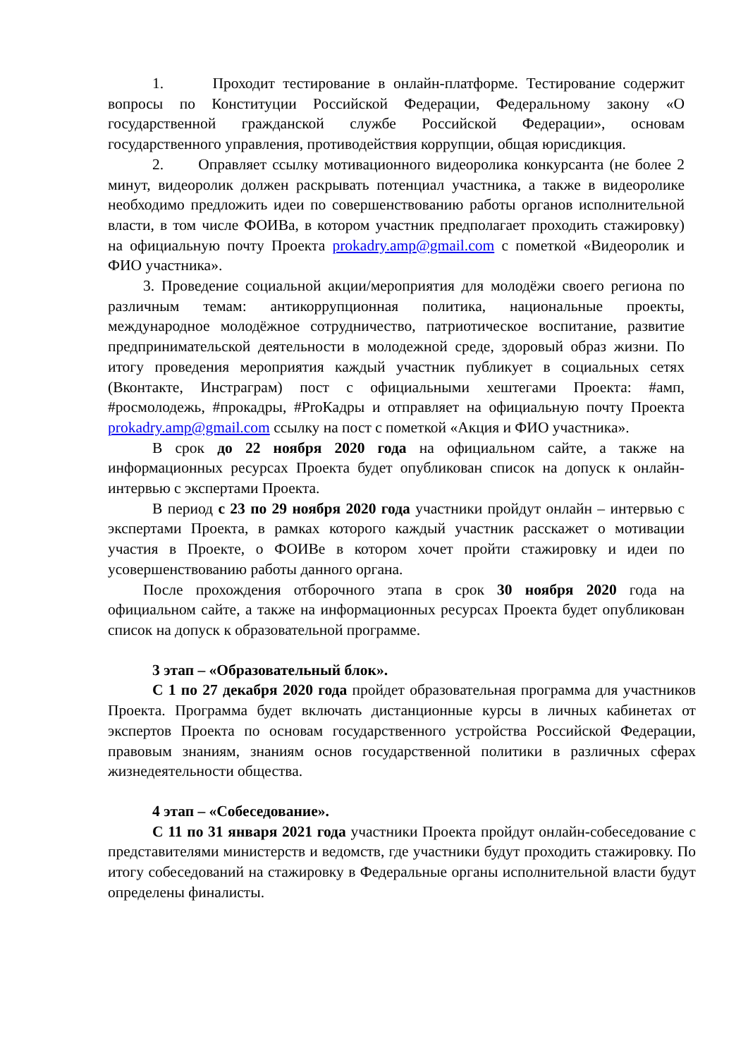1. Проходит тестирование в онлайн-платформе. Тестирование содержит вопросы по Конституции Российской Федерации, Федеральному закону «О государственной гражданской службе Российской Федерации», основам государственного управления, противодействия коррупции, общая юрисдикция.
2. Оправляет ссылку мотивационного видеоролика конкурсанта (не более 2 минут, видеоролик должен раскрывать потенциал участника, а также в видеоролике необходимо предложить идеи по совершенствованию работы органов исполнительной власти, в том числе ФОИВа, в котором участник предполагает проходить стажировку) на официальную почту Проекта prokadry.amp@gmail.com с пометкой «Видеоролик и ФИО участника».
3. Проведение социальной акции/мероприятия для молодёжи своего региона по различным темам: антикоррупционная политика, национальные проекты, международное молодёжное сотрудничество, патриотическое воспитание, развитие предпринимательской деятельности в молодежной среде, здоровый образ жизни. По итогу проведения мероприятия каждый участник публикует в социальных сетях (Вконтакте, Инстраграм) пост с официальными хештегами Проекта: #амп, #росмолодежь, #прокадры, #ProКадры и отправляет на официальную почту Проекта prokadry.amp@gmail.com ссылку на пост с пометкой «Акция и ФИО участника».
В срок до 22 ноября 2020 года на официальном сайте, а также на информационных ресурсах Проекта будет опубликован список на допуск к онлайн-интервью с экспертами Проекта.
В период с 23 по 29 ноября 2020 года участники пройдут онлайн – интервью с экспертами Проекта, в рамках которого каждый участник расскажет о мотивации участия в Проекте, о ФОИВе в котором хочет пройти стажировку и идеи по усовершенствованию работы данного органа.
После прохождения отборочного этапа в срок 30 ноября 2020 года на официальном сайте, а также на информационных ресурсах Проекта будет опубликован список на допуск к образовательной программе.
3 этап – «Образовательный блок».
С 1 по 27 декабря 2020 года пройдет образовательная программа для участников Проекта. Программа будет включать дистанционные курсы в личных кабинетах от экспертов Проекта по основам государственного устройства Российской Федерации, правовым знаниям, знаниям основ государственной политики в различных сферах жизнедеятельности общества.
4 этап – «Собеседование».
С 11 по 31 января 2021 года участники Проекта пройдут онлайн-собеседование с представителями министерств и ведомств, где участники будут проходить стажировку. По итогу собеседований на стажировку в Федеральные органы исполнительной власти будут определены финалисты.